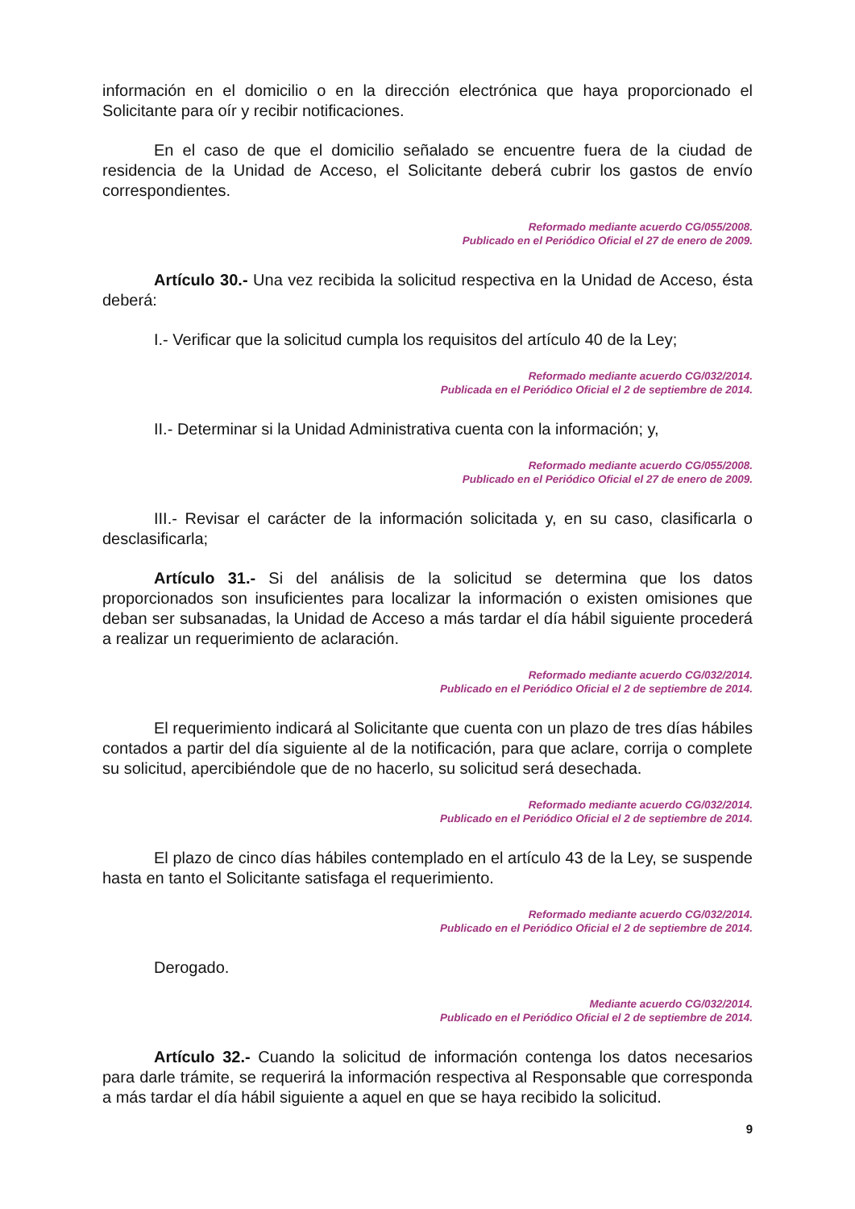información en el domicilio o en la dirección electrónica que haya proporcionado el Solicitante para oír y recibir notificaciones.
En el caso de que el domicilio señalado se encuentre fuera de la ciudad de residencia de la Unidad de Acceso, el Solicitante deberá cubrir los gastos de envío correspondientes.
Reformado mediante acuerdo CG/055/2008.
Publicado en el Periódico Oficial el 27 de enero de 2009.
Artículo 30.- Una vez recibida la solicitud respectiva en la Unidad de Acceso, ésta deberá:
I.- Verificar que la solicitud cumpla los requisitos del artículo 40 de la Ley;
Reformado mediante acuerdo CG/032/2014.
Publicada en el Periódico Oficial el 2 de septiembre de 2014.
II.- Determinar si la Unidad Administrativa cuenta con la información; y,
Reformado mediante acuerdo CG/055/2008.
Publicado en el Periódico Oficial el 27 de enero de 2009.
III.- Revisar el carácter de la información solicitada y, en su caso, clasificarla o desclasificarla;
Artículo 31.- Si del análisis de la solicitud se determina que los datos proporcionados son insuficientes para localizar la información o existen omisiones que deban ser subsanadas, la Unidad de Acceso a más tardar el día hábil siguiente procederá a realizar un requerimiento de aclaración.
Reformado mediante acuerdo CG/032/2014.
Publicado en el Periódico Oficial el 2 de septiembre de 2014.
El requerimiento indicará al Solicitante que cuenta con un plazo de tres días hábiles contados a partir del día siguiente al de la notificación, para que aclare, corrija o complete su solicitud, apercibiéndole que de no hacerlo, su solicitud será desechada.
Reformado mediante acuerdo CG/032/2014.
Publicado en el Periódico Oficial el 2 de septiembre de 2014.
El plazo de cinco días hábiles contemplado en el artículo 43 de la Ley, se suspende hasta en tanto el Solicitante satisfaga el requerimiento.
Reformado mediante acuerdo CG/032/2014.
Publicado en el Periódico Oficial el 2 de septiembre de 2014.
Derogado.
Mediante acuerdo CG/032/2014.
Publicado en el Periódico Oficial el 2 de septiembre de 2014.
Artículo 32.- Cuando la solicitud de información contenga los datos necesarios para darle trámite, se requerirá la información respectiva al Responsable que corresponda a más tardar el día hábil siguiente a aquel en que se haya recibido la solicitud.
9